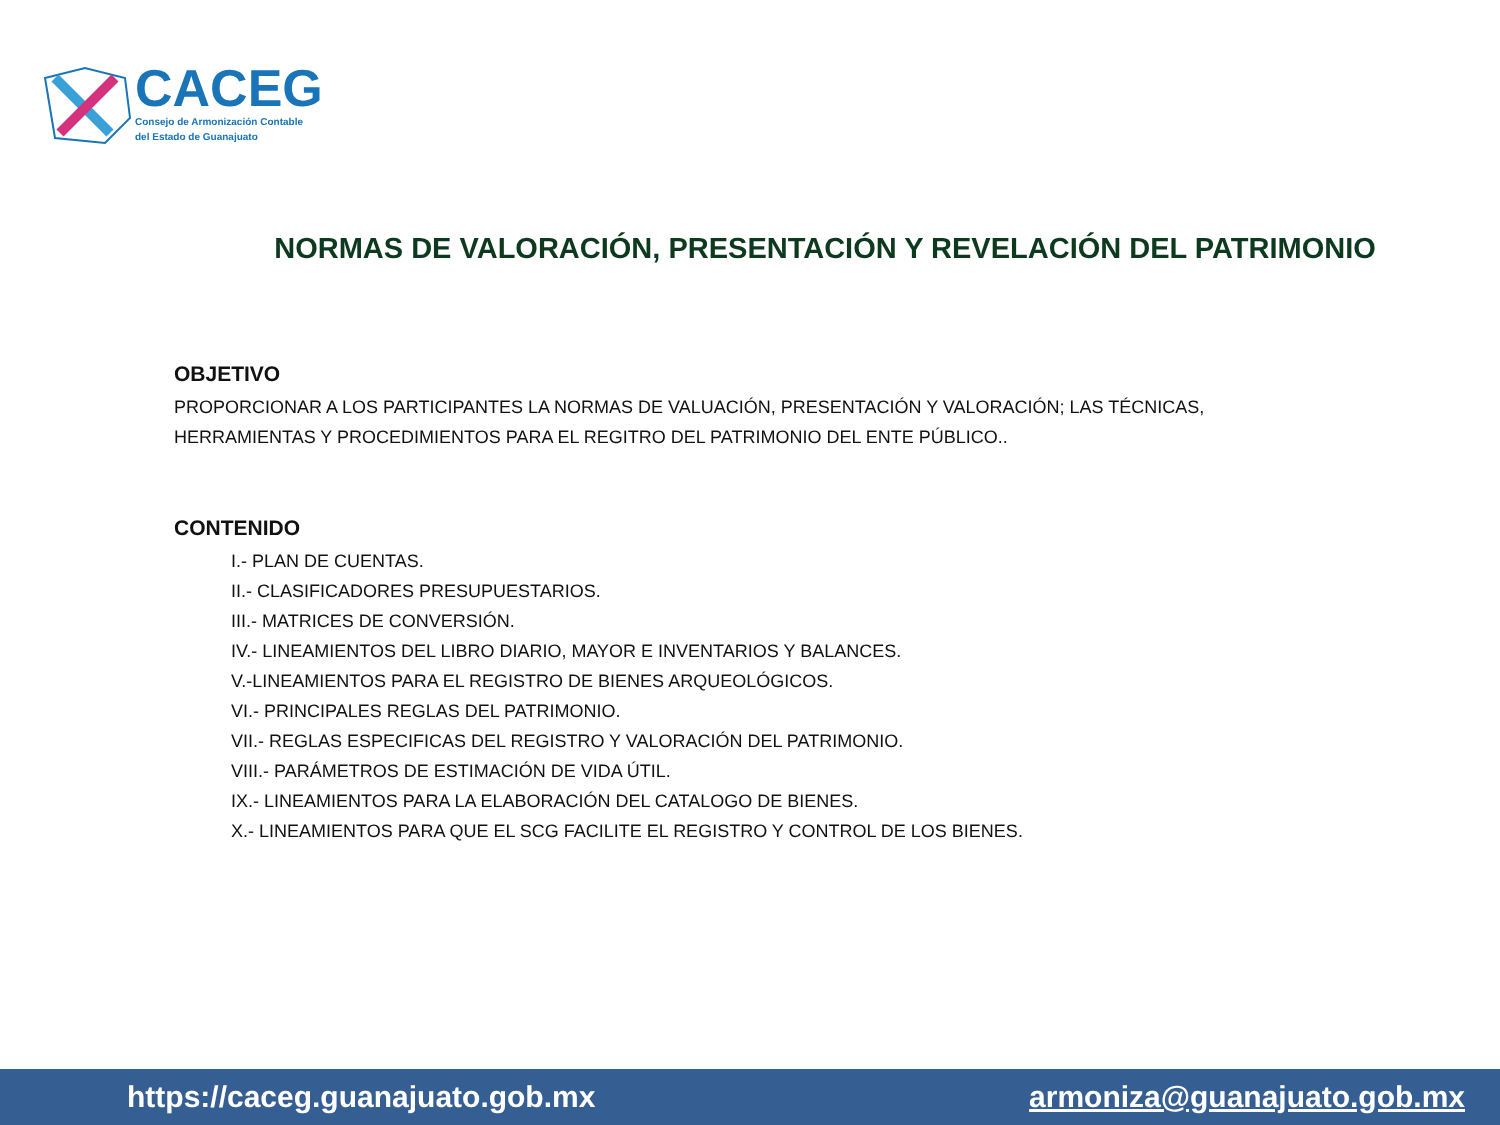CACEG
Consejo de Armonización Contable
del Estado de Guanajuato
NORMAS DE VALORACIÓN, PRESENTACIÓN Y REVELACIÓN DEL PATRIMONIO
OBJETIVO
PROPORCIONAR A LOS PARTICIPANTES LA NORMAS DE VALUACIÓN, PRESENTACIÓN Y VALORACIÓN; LAS TÉCNICAS, HERRAMIENTAS Y PROCEDIMIENTOS PARA EL REGITRO DEL PATRIMONIO DEL ENTE PÚBLICO..
CONTENIDO
I.- PLAN DE CUENTAS.
II.- CLASIFICADORES PRESUPUESTARIOS.
III.- MATRICES DE CONVERSIÓN.
IV.- LINEAMIENTOS DEL LIBRO DIARIO, MAYOR E INVENTARIOS Y BALANCES.
V.-LINEAMIENTOS PARA EL REGISTRO DE BIENES ARQUEOLÓGICOS.
VI.- PRINCIPALES REGLAS DEL PATRIMONIO.
VII.- REGLAS ESPECIFICAS DEL REGISTRO Y VALORACIÓN DEL PATRIMONIO.
VIII.- PARÁMETROS DE ESTIMACIÓN DE VIDA ÚTIL.
IX.- LINEAMIENTOS PARA LA ELABORACIÓN DEL CATALOGO DE BIENES.
X.- LINEAMIENTOS PARA QUE EL SCG FACILITE EL REGISTRO Y CONTROL DE LOS BIENES.
https://caceg.guanajuato.gob.mx armoniza@guanajuato.gob.mx